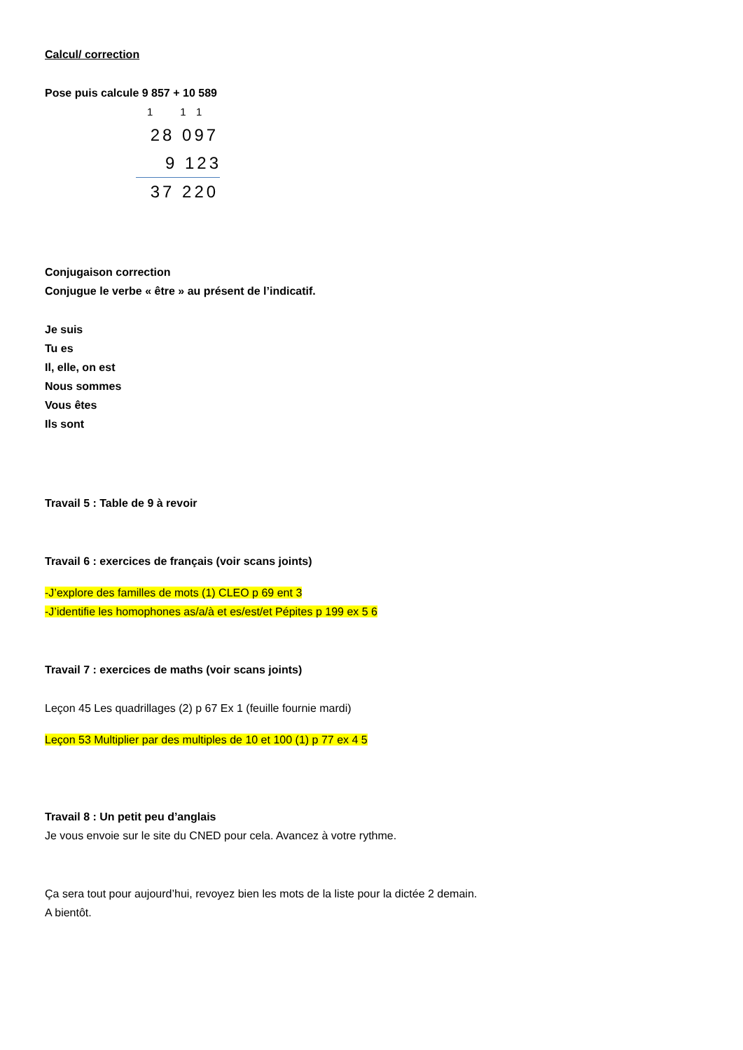Calcul/ correction
Pose puis calcule 9 857 + 10 589
1 1 1
28 097
9 123
37 220
Conjugaison correction
Conjugue le verbe « être » au présent de l’indicatif.
Je suis
Tu es
Il, elle, on est
Nous sommes
Vous êtes
Ils sont
Travail 5 : Table de 9 à revoir
Travail 6 : exercices de français (voir scans joints)
-J’explore des familles de mots (1) CLEO p 69 ent 3
-J’identifie les homophones as/a/à et es/est/et Pépites p 199 ex 5 6
Travail 7 : exercices de maths (voir scans joints)
Leçon 45 Les quadrillages (2) p 67 Ex 1 (feuille fournie mardi)
Leçon 53 Multiplier par des multiples de 10 et 100 (1) p 77 ex 4 5
Travail 8 : Un petit peu d’anglais
Je vous envoie sur le site du CNED pour cela. Avancez à votre rythme.
Ça sera tout pour aujourd’hui, revoyez bien les mots de la liste pour la dictée 2 demain.
A bientôt.